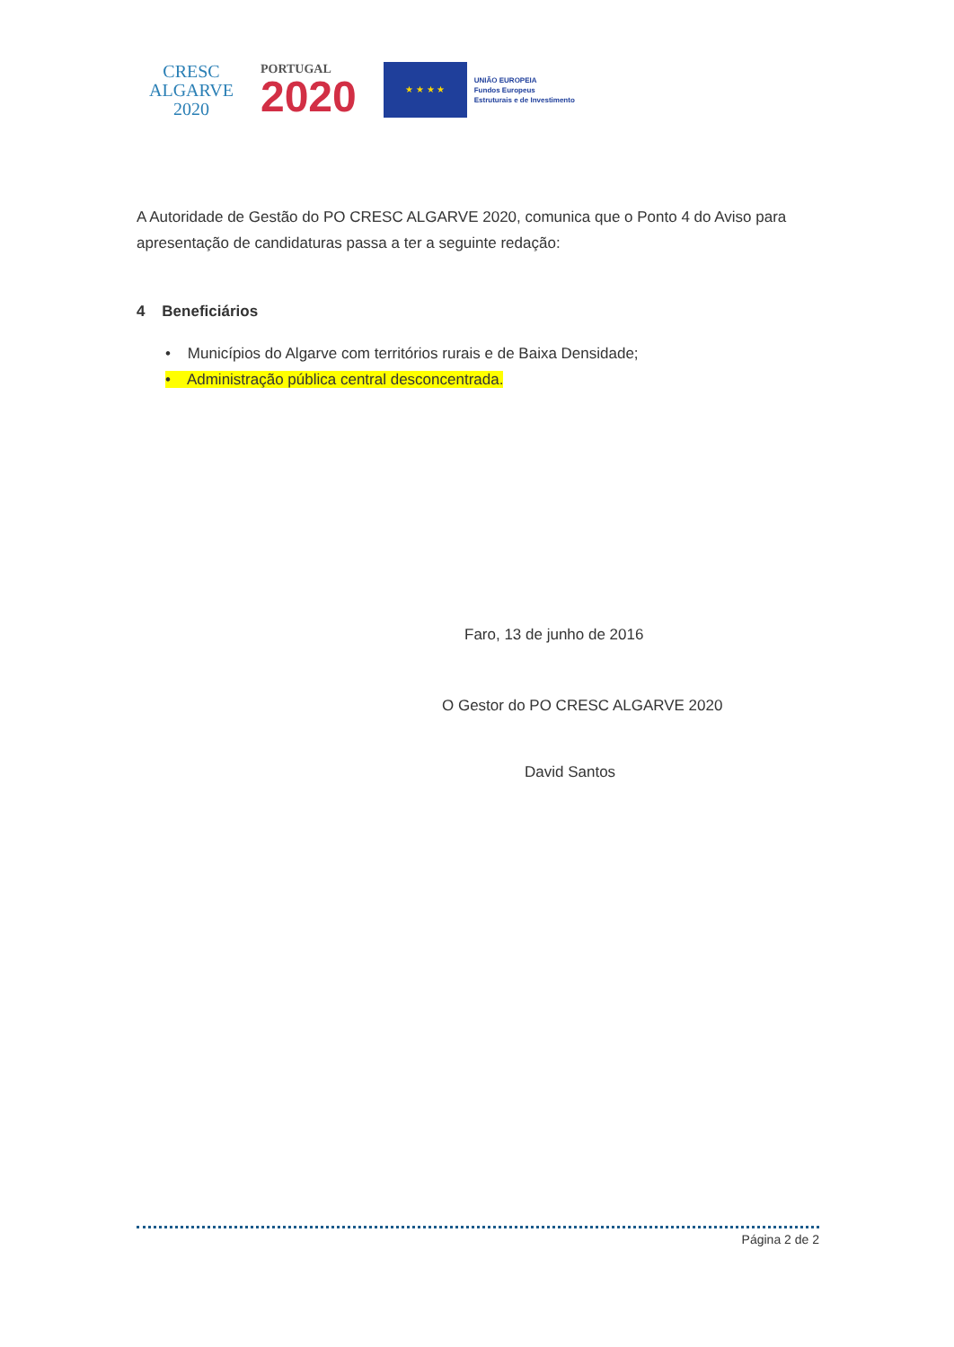CRESC
ALGARVE
2020
PORTUGAL
2020
★ ★ ★ ★
UNIÃO EUROPEIA
Fundos Europeus
Estruturais e de Investimento
A Autoridade de Gestão do PO CRESC ALGARVE 2020, comunica que o Ponto 4 do Aviso para apresentação de candidaturas passa a ter a seguinte redação:
4 Beneficiários
• Municípios do Algarve com territórios rurais e de Baixa Densidade;
• Administração pública central desconcentrada.
Faro, 13 de junho de 2016
O Gestor do PO CRESC ALGARVE 2020
David Santos
Página 2 de 2